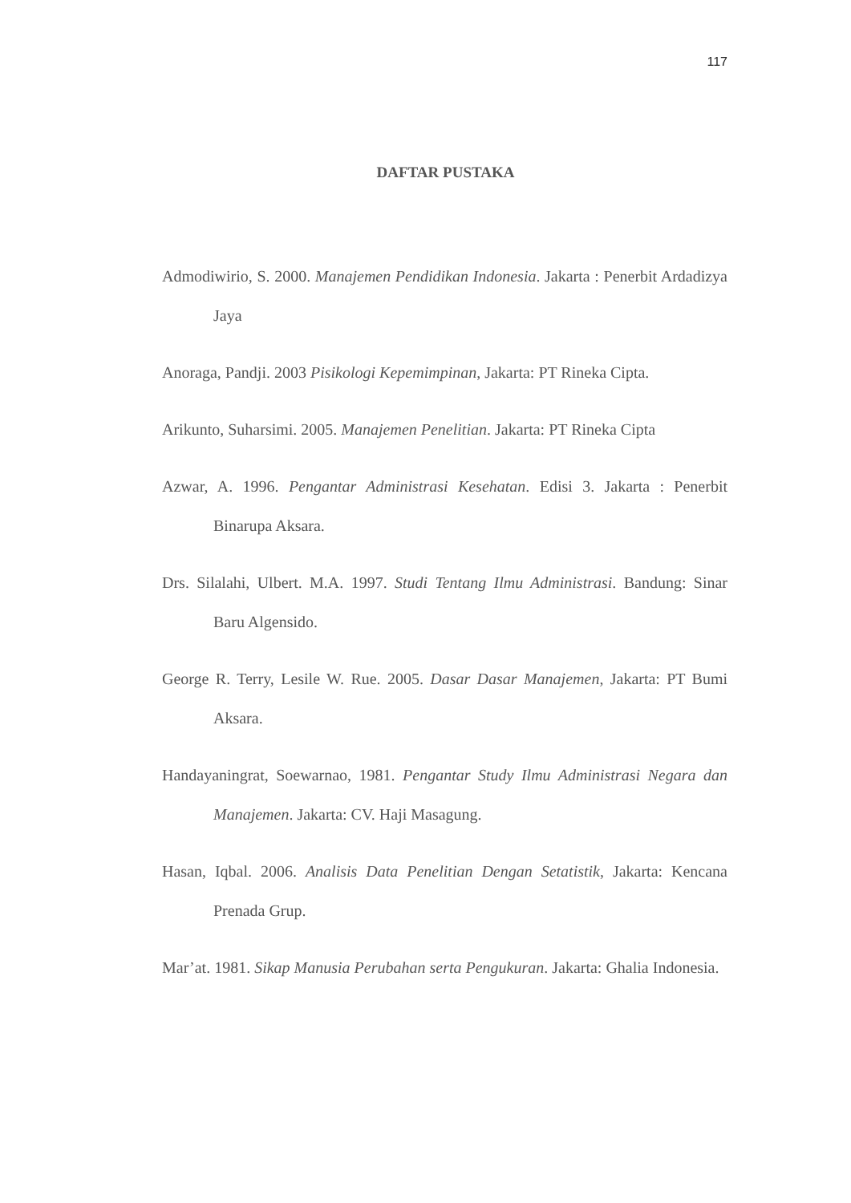117
DAFTAR PUSTAKA
Admodiwirio, S. 2000. Manajemen Pendidikan Indonesia. Jakarta : Penerbit Ardadizya Jaya
Anoraga, Pandji. 2003 Pisikologi Kepemimpinan, Jakarta: PT Rineka Cipta.
Arikunto, Suharsimi. 2005. Manajemen Penelitian. Jakarta: PT Rineka Cipta
Azwar, A. 1996. Pengantar Administrasi Kesehatan. Edisi 3. Jakarta : Penerbit Binarupa Aksara.
Drs. Silalahi, Ulbert. M.A. 1997. Studi Tentang Ilmu Administrasi. Bandung: Sinar Baru Algensido.
George R. Terry, Lesile W. Rue. 2005. Dasar Dasar Manajemen, Jakarta: PT Bumi Aksara.
Handayaningrat, Soewarnao, 1981. Pengantar Study Ilmu Administrasi Negara dan Manajemen. Jakarta: CV. Haji Masagung.
Hasan, Iqbal. 2006. Analisis Data Penelitian Dengan Setatistik, Jakarta: Kencana Prenada Grup.
Mar’at. 1981. Sikap Manusia Perubahan serta Pengukuran. Jakarta: Ghalia Indonesia.